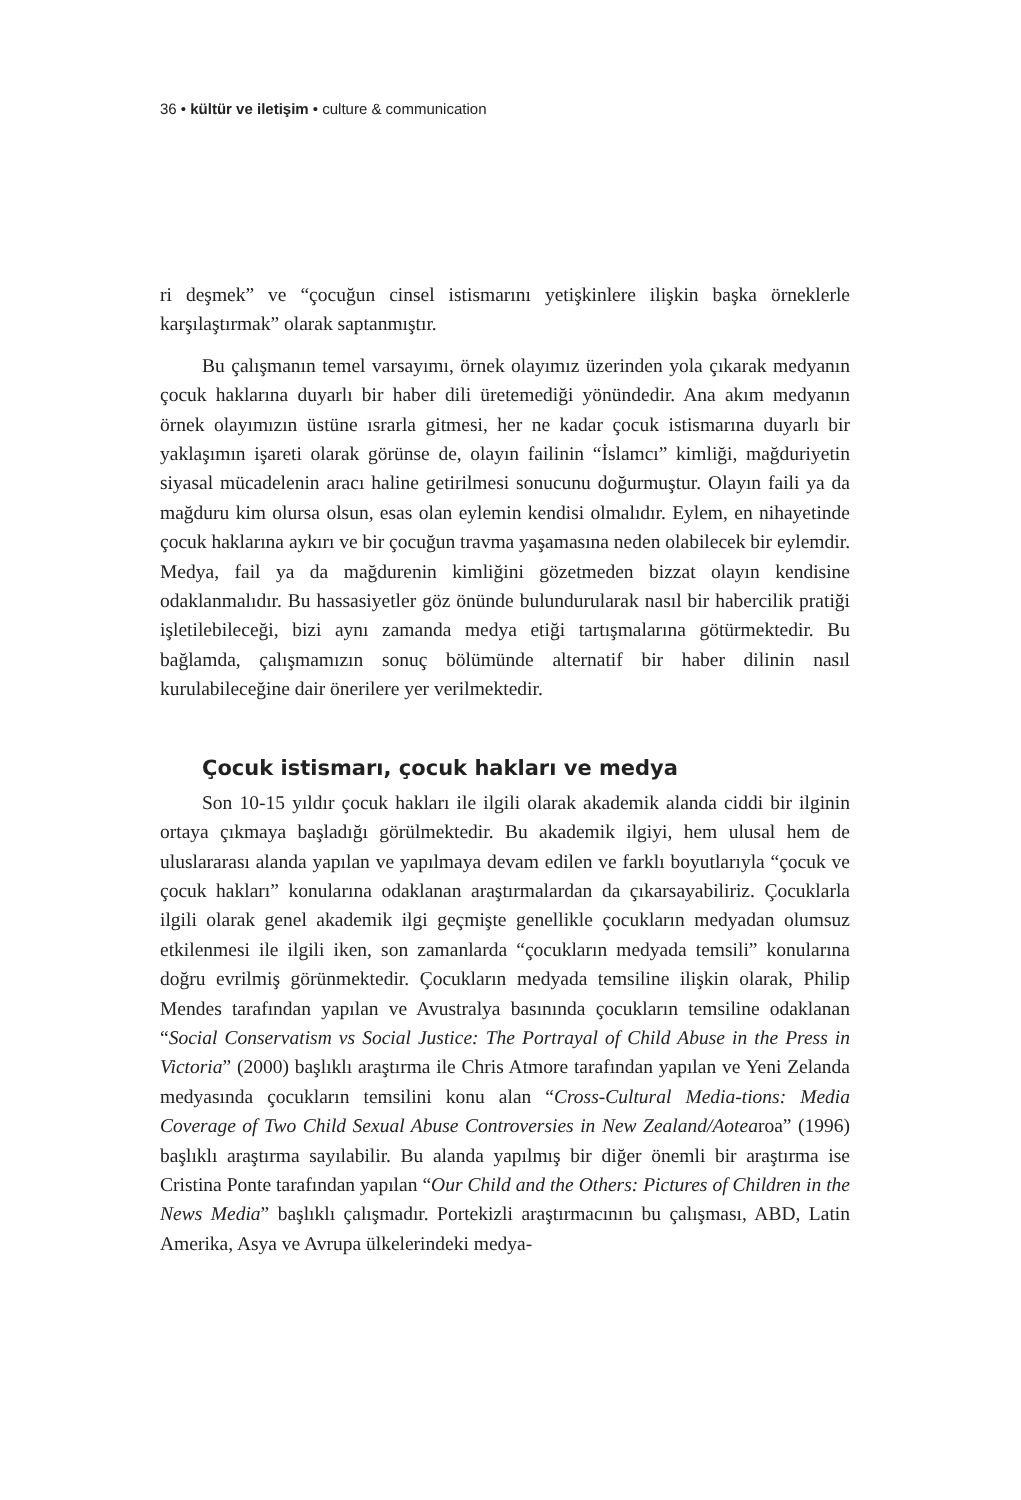36 • kültür ve iletişim • culture & communication
ri deşmek” ve “çocuğun cinsel istismarını yetişkinlere ilişkin başka örneklerle karşılaştırmak” olarak saptanmıştır.
Bu çalışmanın temel varsayımı, örnek olayımız üzerinden yola çıkarak medyanın çocuk haklarına duyarlı bir haber dili üretemediği yönündedir. Ana akım medyanın örnek olayımızın üstüne ısrarla gitmesi, her ne kadar çocuk istismarına duyarlı bir yaklaşımın işareti olarak görünse de, olayın failinin “İslamcı” kimliği, mağduriyetin siyasal mücadelenin aracı haline getirilmesi sonucunu doğurmuştur. Olayın faili ya da mağduru kim olursa olsun, esas olan eylemin kendisi olmalıdır. Eylem, en nihayetinde çocuk haklarına aykırı ve bir çocuğun travma yaşamasına neden olabilecek bir eylemdir. Medya, fail ya da mağdurenin kimliğini gözetmeden bizzat olayın kendisine odaklanmalıdır. Bu hassasiyetler göz önünde bulundurularak nasıl bir habercilik pratiği işletilebileceği, bizi aynı zamanda medya etiği tartışmalarına götürmektedir. Bu bağlamda, çalışmamızın sonuç bölümünde alternatif bir haber dilinin nasıl kurulabileceğine dair önerilere yer verilmektedir.
Çocuk istismarı, çocuk hakları ve medya
Son 10-15 yıldır çocuk hakları ile ilgili olarak akademik alanda ciddi bir ilginin ortaya çıkmaya başladığı görülmektedir. Bu akademik ilgiyi, hem ulusal hem de uluslararası alanda yapılan ve yapılmaya devam edilen ve farklı boyutlarıyla “çocuk ve çocuk hakları” konularına odaklanan araştırmalardan da çıkarsayabiliriz. Çocuklarla ilgili olarak genel akademik ilgi geçmişte genellikle çocukların medyadan olumsuz etkilenmesi ile ilgili iken, son zamanlarda “çocukların medyada temsili” konularına doğru evrilmiş görünmektedir. Çocukların medyada temsiline ilişkin olarak, Philip Mendes tarafından yapılan ve Avustralya basınında çocukların temsiline odaklanan “Social Conservatism vs Social Justice: The Portrayal of Child Abuse in the Press in Victoria” (2000) başlıklı araştırma ile Chris Atmore tarafından yapılan ve Yeni Zelanda medyasında çocukların temsilini konu alan “Cross-Cultural Media-tions: Media Coverage of Two Child Sexual Abuse Controversies in New Zealand/Aotearoa” (1996) başlıklı araştırma sayılabilir. Bu alanda yapılmış bir diğer önemli bir araştırma ise Cristina Ponte tarafından yapılan “Our Child and the Others: Pictures of Children in the News Media” başlıklı çalışmadır. Portekizli araştırmacının bu çalışması, ABD, Latin Amerika, Asya ve Avrupa ülkelerindeki medya-